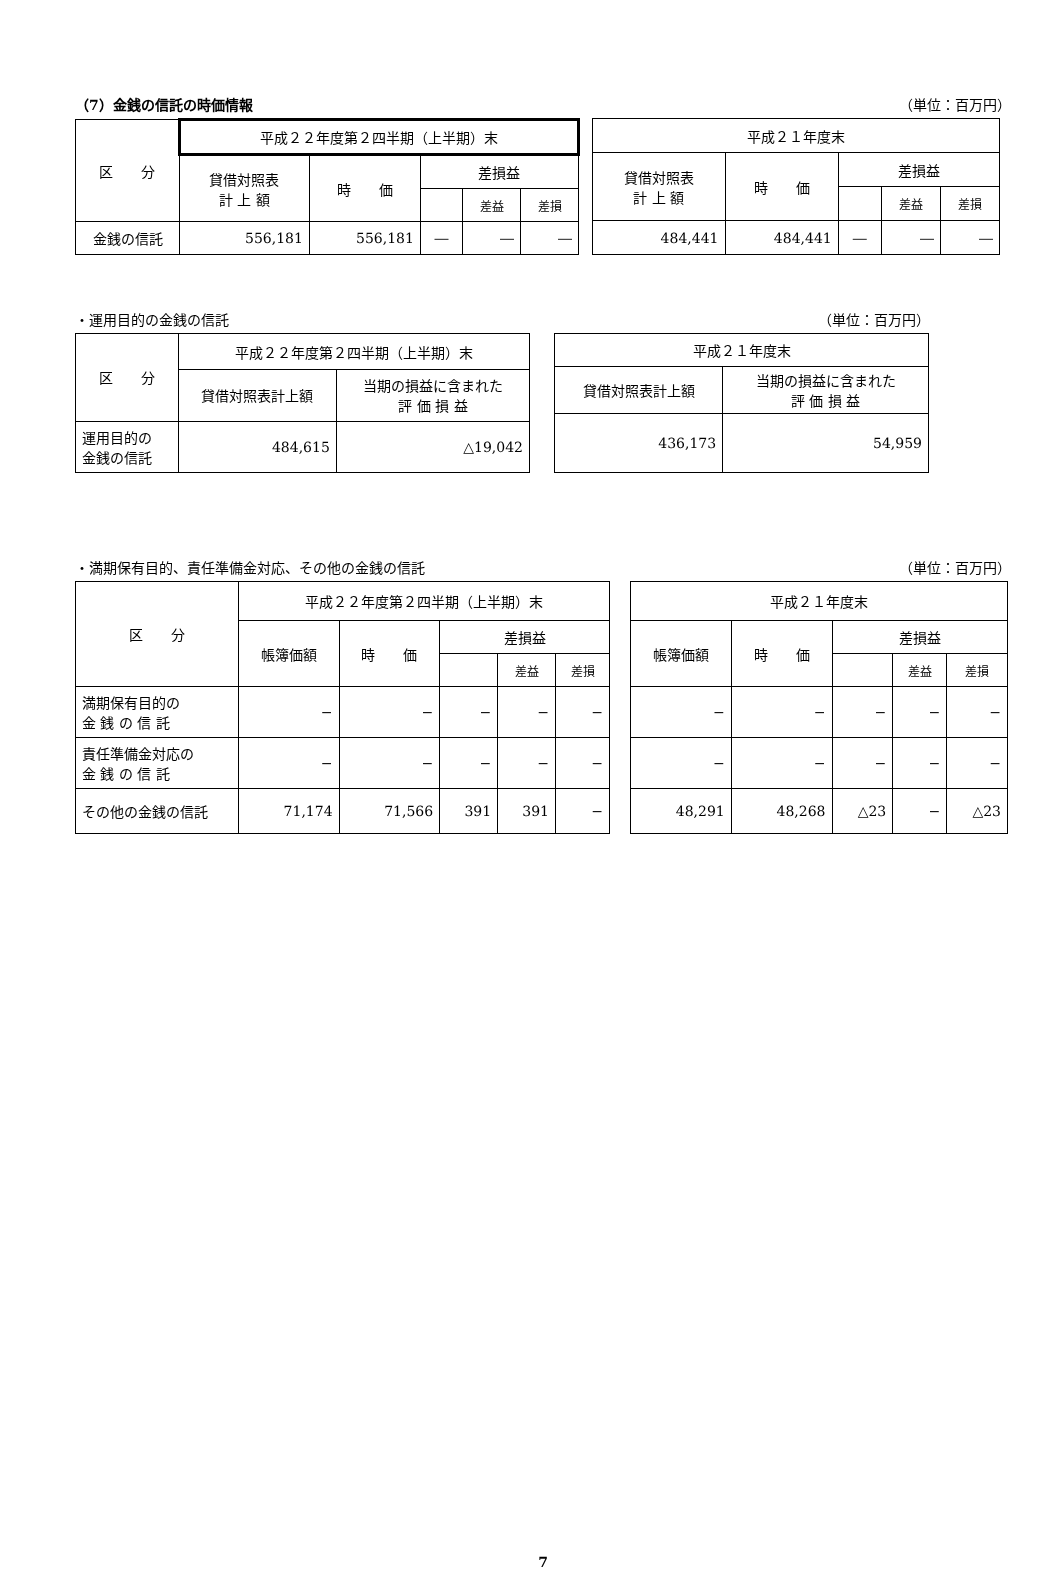（7）金銭の信託の時価情報 （単位：百万円）
| 区 分 | 平成２２年度第２四半期（上半期）末 | | | | |
| --- | --- | --- | --- | --- | --- |
| | 貸借対照表 計 上 額 | 時 価 | 差損益 | | |
| | | | | 差益 | 差損 |
| 金銭の信託 | 556,181 | 556,181 | ― | ― | ― |
| 平成２１年度末 | | | | |
| --- | --- | --- | --- | --- |
| 貸借対照表 計 上 額 | 時 価 | 差損益 | | |
| | | | 差益 | 差損 |
| 484,441 | 484,441 | ― | ― | ― |
・運用目的の金銭の信託 （単位：百万円）
| 区 分 | 平成２２年度第２四半期（上半期）末 | |
| --- | --- | --- |
| | 貸借対照表計上額 | 当期の損益に含まれた 評 価 損 益 |
| 運用目的の 金銭の信託 | 484,615 | △19,042 |
| 平成２１年度末 | |
| --- | --- |
| 貸借対照表計上額 | 当期の損益に含まれた 評 価 損 益 |
| 436,173 | 54,959 |
・満期保有目的、責任準備金対応、その他の金銭の信託 （単位：百万円）
| 区 分 | 平成２２年度第２四半期（上半期）末 | | | | |
| --- | --- | --- | --- | --- | --- |
| | 帳簿価額 | 時 価 | 差損益 | | |
| | | | | 差益 | 差損 |
| 満期保有目的の 金 銭 の 信 託 | − | − | − | − | − |
| 責任準備金対応の 金 銭 の 信 託 | − | − | − | − | − |
| その他の金銭の信託 | 71,174 | 71,566 | 391 | 391 | − |
| 平成２１年度末 | | | | |
| --- | --- | --- | --- | --- |
| 帳簿価額 | 時 価 | 差損益 | | |
| | | | 差益 | 差損 |
| − | − | − | − | − |
| − | − | − | − | − |
| 48,291 | 48,268 | △23 | − | △23 |
7